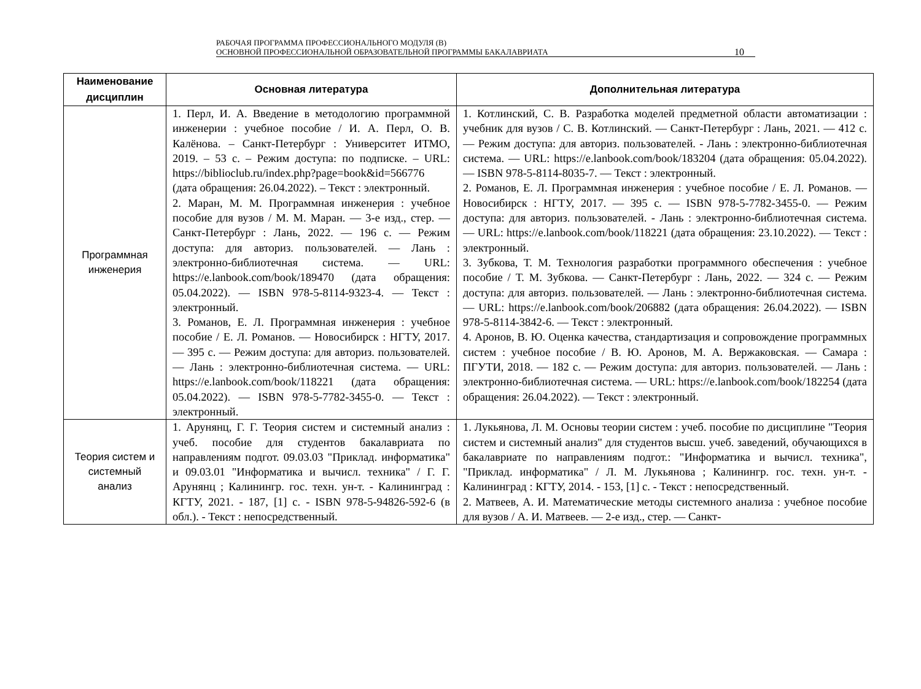РАБОЧАЯ ПРОГРАММА ПРОФЕССИОНАЛЬНОГО МОДУЛЯ (В)
ОСНОВНОЙ ПРОФЕССИОНАЛЬНОЙ ОБРАЗОВАТЕЛЬНОЙ ПРОГРАММЫ БАКАЛАВРИАТА
10
| Наименование дисциплин | Основная литература | Дополнительная литература |
| --- | --- | --- |
| Программная инженерия | 1. Перл, И. А. Введение в методологию программной инженерии : учебное пособие / И. А. Перл, О. В. Калёнова. – Санкт-Петербург : Университет ИТМО, 2019. – 53 с. – Режим доступа: по подписке. – URL: https://biblioclub.ru/index.php?page=book&id=566776 (дата обращения: 26.04.2022). – Текст : электронный. 2. Маран, М. М. Программная инженерия : учебное пособие для вузов / М. М. Маран. — 3-е изд., стер. — Санкт-Петербург : Лань, 2022. — 196 с. — Режим доступа: для авториз. пользователей. — Лань : электронно-библиотечная система. — URL: https://e.lanbook.com/book/189470 (дата обращения: 05.04.2022). — ISBN 978-5-8114-9323-4. — Текст : электронный. 3. Романов, Е. Л. Программная инженерия : учебное пособие / Е. Л. Романов. — Новосибирск : НГТУ, 2017. — 395 с. — Режим доступа: для авториз. пользователей. — Лань : электронно-библиотечная система. — URL: https://e.lanbook.com/book/118221 (дата обращения: 05.04.2022). — ISBN 978-5-7782-3455-0. — Текст : электронный. | 1. Котлинский, С. В. Разработка моделей предметной области автоматизации : учебник для вузов / С. В. Котлинский. — Санкт-Петербург : Лань, 2021. — 412 с. — Режим доступа: для авториз. пользователей. - Лань : электронно-библиотечная система. — URL: https://e.lanbook.com/book/183204 (дата обращения: 05.04.2022). — ISBN 978-5-8114-8035-7. — Текст : электронный. 2. Романов, Е. Л. Программная инженерия : учебное пособие / Е. Л. Романов. — Новосибирск : НГТУ, 2017. — 395 с. — ISBN 978-5-7782-3455-0. — Режим доступа: для авториз. пользователей. - Лань : электронно-библиотечная система. — URL: https://e.lanbook.com/book/118221 (дата обращения: 23.10.2022). — Текст : электронный. 3. Зубкова, Т. М. Технология разработки программного обеспечения : учебное пособие / Т. М. Зубкова. — Санкт-Петербург : Лань, 2022. — 324 с. — Режим доступа: для авториз. пользователей. — Лань : электронно-библиотечная система. — URL: https://e.lanbook.com/book/206882 (дата обращения: 26.04.2022). — ISBN 978-5-8114-3842-6. — Текст : электронный. 4. Аронов, В. Ю. Оценка качества, стандартизация и сопровождение программных систем : учебное пособие / В. Ю. Аронов, М. А. Вержаковская. — Самара : ПГУТИ, 2018. — 182 с. — Режим доступа: для авториз. пользователей. — Лань : электронно-библиотечная система. — URL: https://e.lanbook.com/book/182254 (дата обращения: 26.04.2022). — Текст : электронный. |
| Теория систем и системный анализ | 1. Арунянц, Г. Г. Теория систем и системный анализ : учеб. пособие для студентов бакалавриата по направлениям подгот. 09.03.03 "Приклад. информатика" и 09.03.01 "Информатика и вычисл. техника" / Г. Г. Арунянц ; Калинингр. гос. техн. ун-т. - Калининград : КГТУ, 2021. - 187, [1] с. - ISBN 978-5-94826-592-6 (в обл.). - Текст : непосредственный. | 1. Лукьянова, Л. М. Основы теории систем : учеб. пособие по дисциплине "Теория систем и системный анализ" для студентов высш. учеб. заведений, обучающихся в бакалавриате по направлениям подгот.: "Информатика и вычисл. техника", "Приклад. информатика" / Л. М. Лукьянова ; Калинингр. гос. техн. ун-т. - Калининград : КГТУ, 2014. - 153, [1] с. - Текст : непосредственный. 2. Матвеев, А. И. Математические методы системного анализа : учебное пособие для вузов / А. И. Матвеев. — 2-е изд., стер. — Санкт- |